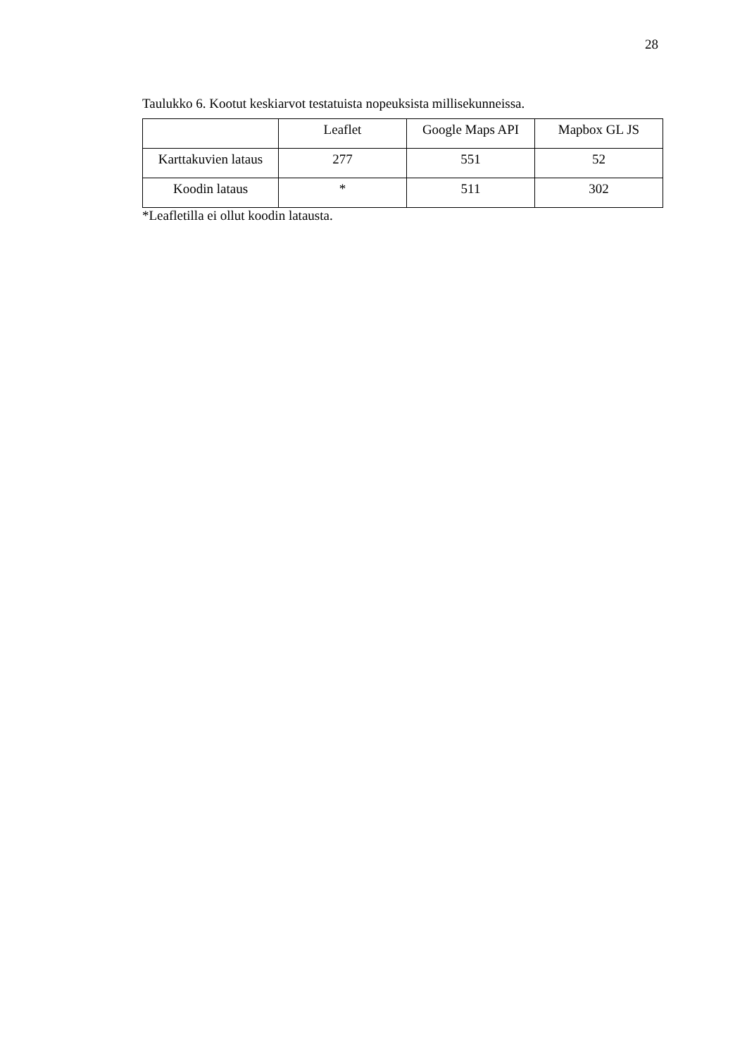28
Taulukko 6. Kootut keskiarvot testatuista nopeuksista millisekunneissa.
| | Leaflet | Google Maps API | Mapbox GL JS |
| --- | --- | --- | --- |
| Karttakuvien lataus | 277 | 551 | 52 |
| Koodin lataus | * | 511 | 302 |
*Leafletilla ei ollut koodin latausta.